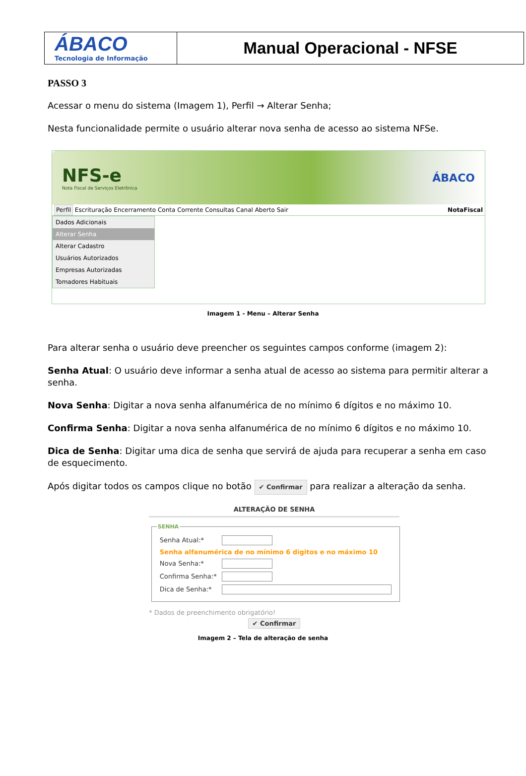| ÁBACO Tecnologia de Informação | Manual Operacional - NFSE |
PASSO 3
Acessar o menu do sistema (Imagem 1), Perfil → Alterar Senha;
Nesta funcionalidade permite o usuário alterar nova senha de acesso ao sistema NFSe.
NFS-e
Nota Fiscal de Serviços Eletrônica ÁBACO
Perfil Escrituração Encerramento Conta Corrente Consultas Canal Aberto Sair NotaFiscal
Dados Adicionais
Alterar Senha
Alterar Cadastro
Usuários Autorizados
Empresas Autorizadas
Tomadores Habituais
Imagem 1 - Menu – Alterar Senha
Para alterar senha o usuário deve preencher os seguintes campos conforme (imagem 2):
Senha Atual: O usuário deve informar a senha atual de acesso ao sistema para permitir alterar a senha.
Nova Senha: Digitar a nova senha alfanumérica de no mínimo 6 dígitos e no máximo 10.
Confirma Senha: Digitar a nova senha alfanumérica de no mínimo 6 dígitos e no máximo 10.
Dica de Senha: Digitar uma dica de senha que servirá de ajuda para recuperar a senha em caso de esquecimento.
Após digitar todos os campos clique no botão ✔ Confirmar para realizar a alteração da senha.
ALTERAÇÃO DE SENHA
SENHA
Senha Atual:*
Senha alfanumérica de no mínimo 6 digitos e no máximo 10
Nova Senha:*
Confirma Senha:*
Dica de Senha:*
* Dados de preenchimento obrigatório!
✔ Confirmar
Imagem 2 – Tela de alteração de senha